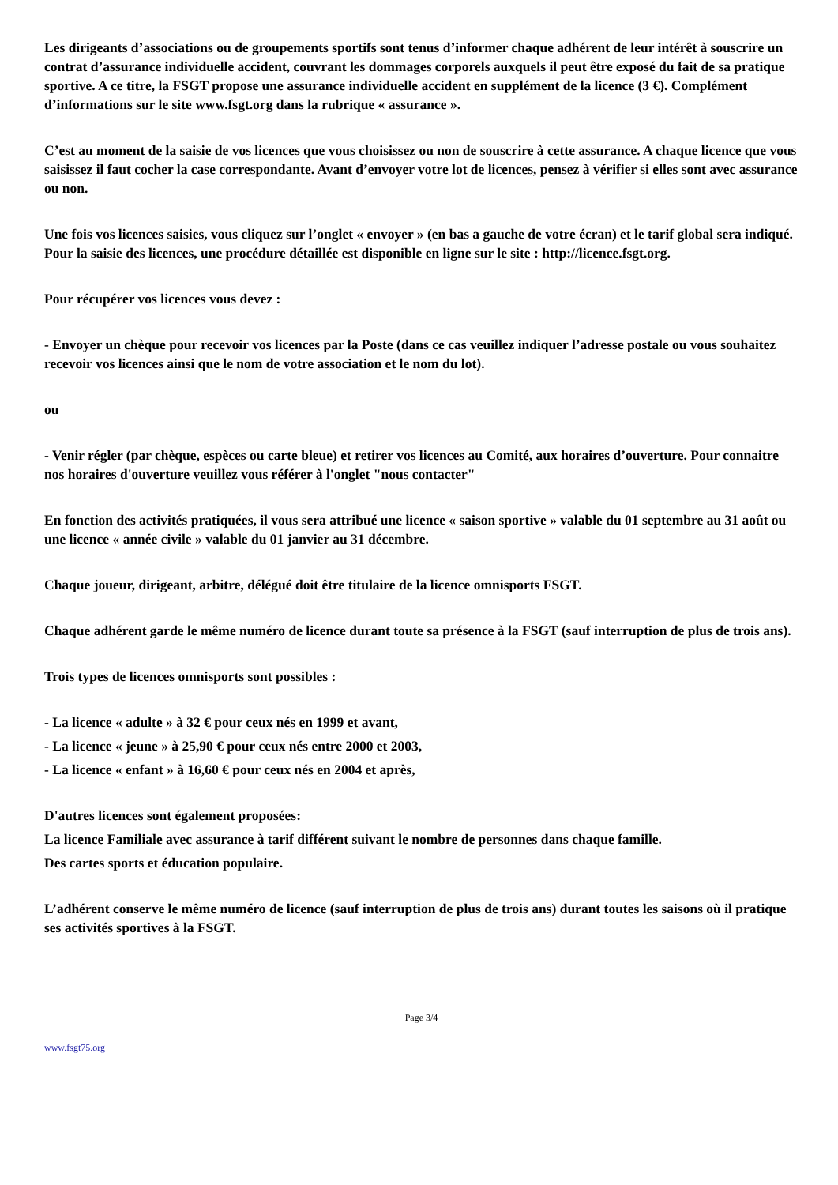Les dirigeants d’associations ou de groupements sportifs sont tenus d’informer chaque adhérent de leur intérêt à souscrire un contrat d’assurance individuelle accident, couvrant les dommages corporels auxquels il peut être exposé du fait de sa pratique sportive. A ce titre, la FSGT propose une assurance individuelle accident en supplément de la licence (3 €). Complément d’informations sur le site www.fsgt.org dans la rubrique « assurance ».
C’est au moment de la saisie de vos licences que vous choisissez ou non de souscrire à cette assurance. A chaque licence que vous saisissez il faut cocher la case correspondante. Avant d’envoyer votre lot de licences, pensez à vérifier si elles sont avec assurance ou non.
Une fois vos licences saisies, vous cliquez sur l’onglet « envoyer » (en bas a gauche de votre écran) et le tarif global sera indiqué. Pour la saisie des licences, une procédure détaillée est disponible en ligne sur le site : http://licence.fsgt.org.
Pour récupérer vos licences vous devez :
- Envoyer un chèque pour recevoir vos licences par la Poste (dans ce cas veuillez indiquer l’adresse postale ou vous souhaitez recevoir vos licences ainsi que le nom de votre association et le nom du lot).
ou
- Venir régler (par chèque, espèces ou carte bleue) et retirer vos licences au Comité, aux horaires d’ouverture. Pour connaitre nos horaires d'ouverture veuillez vous référer à l'onglet "nous contacter"
En fonction des activités pratiquées, il vous sera attribué une licence « saison sportive » valable du 01 septembre au 31 août ou une licence « année civile » valable du 01 janvier au 31 décembre.
Chaque joueur, dirigeant, arbitre, délégué doit être titulaire de la licence omnisports FSGT.
Chaque adhérent garde le même numéro de licence durant toute sa présence à la FSGT (sauf interruption de plus de trois ans).
Trois types de licences omnisports sont possibles :
- La licence « adulte » à 32 € pour ceux nés en 1999 et avant,
- La licence « jeune » à 25,90 € pour ceux nés entre 2000 et 2003,
- La licence « enfant » à 16,60 € pour ceux nés en 2004 et après,
D'autres licences sont également proposées:
La licence Familiale avec assurance à tarif différent suivant le nombre de personnes dans chaque famille.
Des cartes sports et éducation populaire.
L’adhérent conserve le même numéro de licence (sauf interruption de plus de trois ans) durant toutes les saisons où il pratique ses activités sportives à la FSGT.
Page 3/4
www.fsgt75.org